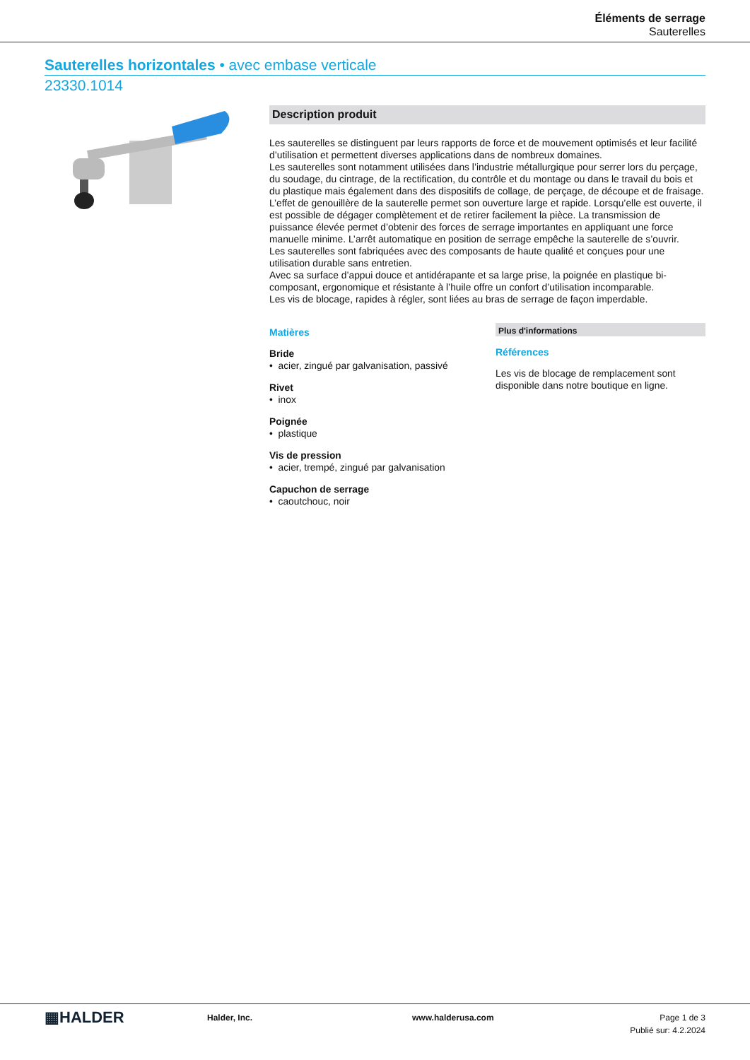Éléments de serrage
Sauterelles
Sauterelles horizontales • avec embase verticale
23330.1014
Description produit
Les sauterelles se distinguent par leurs rapports de force et de mouvement optimisés et leur facilité d’utilisation et permettent diverses applications dans de nombreux domaines.
Les sauterelles sont notamment utilisées dans l’industrie métallurgique pour serrer lors du perçage, du soudage, du cintrage, de la rectification, du contrôle et du montage ou dans le travail du bois et du plastique mais également dans des dispositifs de collage, de perçage, de découpe et de fraisage.
L’effet de genouillère de la sauterelle permet son ouverture large et rapide. Lorsqu’elle est ouverte, il est possible de dégager complètement et de retirer facilement la pièce. La transmission de puissance élevée permet d’obtenir des forces de serrage importantes en appliquant une force manuelle minime. L’arrêt automatique en position de serrage empêche la sauterelle de s’ouvrir.
Les sauterelles sont fabriquées avec des composants de haute qualité et conçues pour une utilisation durable sans entretien.
Avec sa surface d’appui douce et antidérapante et sa large prise, la poignée en plastique bi-composant, ergonomique et résistante à l’huile offre un confort d’utilisation incomparable.
Les vis de blocage, rapides à régler, sont liées au bras de serrage de façon imperdable.
Matières
Bride
• acier, zingué par galvanisation, passivé
Rivet
• inox
Poignée
• plastique
Vis de pression
• acier, trempé, zingué par galvanisation
Capuchon de serrage
• caoutchouc, noir
Plus d'informations
Références
Les vis de blocage de remplacement sont disponible dans notre boutique en ligne.
▦HALDER
Halder, Inc. www.halderusa.com Page 1 de 3
Publié sur: 4.2.2024